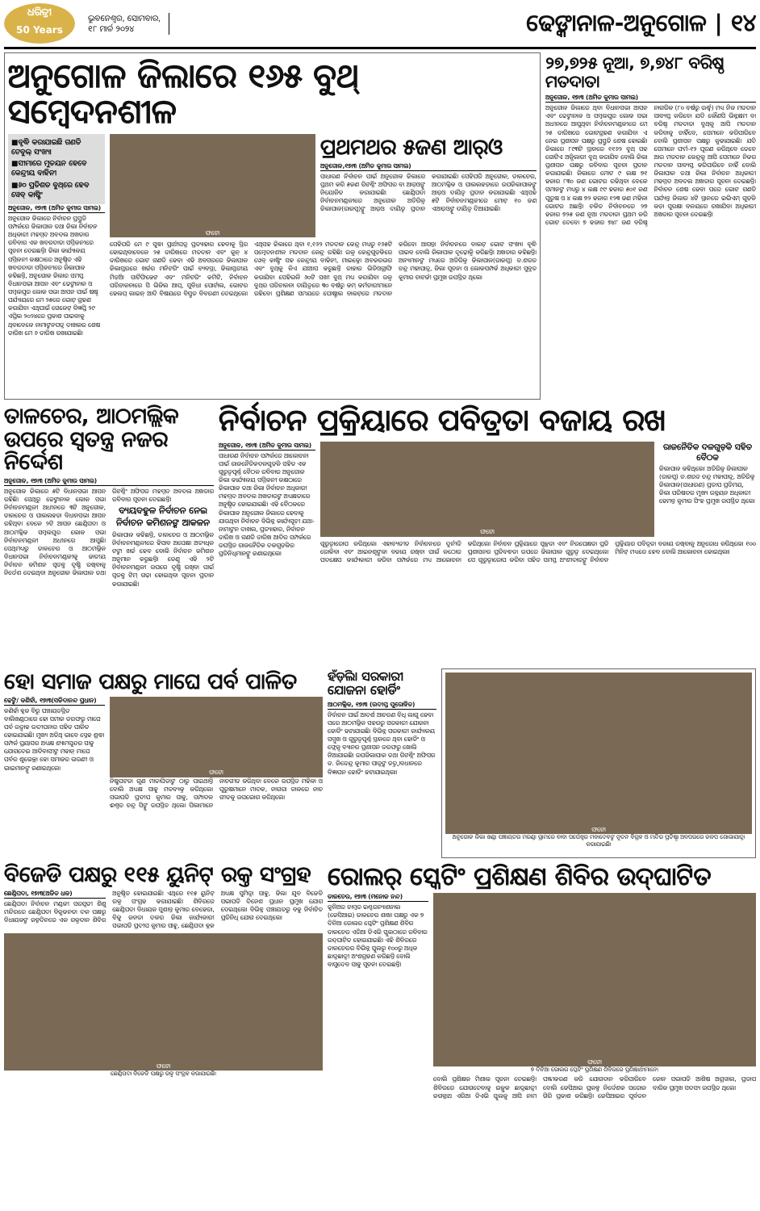ଧରିତ୍ରୀ
50 Years
ଭୁବନେଶ୍ୱର, ସୋମବାର,
୧୮ ମାର୍ଚ୍ଚ ୨୦୨୪
ଢେଙ୍କାନାଳ-ଅନୁଗୋଳ | ୧୪
ଅନୁଗୋଳ ଜିଲାରେ ୧୬୫ ବୁଥ୍ ସମ୍ବେଦନଶୀଳ
■ବୃଦ୍ଧି କରାଯାଇଛି ଗଣତି ଟେବୁଲ୍ ସଂଖ୍ୟା
■ସୀମାରେ ମୁତୟନ ହେବେ କେନ୍ଦ୍ରୀୟ ବାହିନୀ
■୬୦ ପ୍ରତିଶତ ବୁଥ୍‌ରେ ହେବ ୱେବ୍ କାଷ୍ଟିଂ
ଅନୁଗୋଳ, ୧୭।୩ (ଅମିତ କୁମାର ସାମଲ)
ଅନୁଗୋଳ ଜିଲାରେ ନିର୍ବାଚନ ପ୍ରସ୍ତୁତି ସମ୍ପର୍କରେ ଜିଲାପାଳ ତଥା ଜିଲା ନିର୍ବାଚନ ଅଧିକାରୀ ମହମ୍ମଦ ଅବଦଲ ଅଖତାର ରବିବାର ଏକ ଖବରଦାତା ସମ୍ମିଳନୀରେ ସୂଚନା ଦେଇଛନ୍ତି। ଜିଲା କାର୍ଯ୍ୟାଳୟ ସମ୍ମିଳନୀ କକ୍ଷଠାରେ ଅନୁଷ୍ଠିତ ଏହି ଖବରଦାତା ସମ୍ମିଳନୀରେ ଜିଲାପାଳ କହିଛନ୍ତି, ଅନୁଗୋଳ ଜିଲାର ସମସ୍ତ ବିଧାନସଭା ଆସନ ଏବଂ ଢେଙ୍କାନାଳ ଓ ସମ୍ବଲପୁର ଲୋକ ସଭା ଆସନ ପାଇଁ ଷଷ୍ଠ ପର୍ଯ୍ୟାୟରେ ମେ ୨୫ରେ ଭୋଟ୍ ଗ୍ରହଣ କରାଯିବ। ଏଥିପାଇଁ ଗେଜେଟ୍ ବିଜ୍ଞପ୍ତି ୨୯ ଏପ୍ରିଲ ୨୦୨୪ରେ ପ୍ରକାଶ ପାଇବାକୁ ଥିବାବେଳେ ନାମାଙ୍କନପତ୍ର ଦାଖଲର ଶେଷ ତାରିଖ ମେ ୬ ତାରିଖ ରଖାଯାଇଛି।
ଫଟୋ
ପ୍ରଥମଥର ୫ଜଣ ଆର୍‌ଓ
ଅନୁଗୋଳ,୧୭।୩ (ଅମିତ କୁମାର ସାମଲ)
ସାଧାରଣ ନିର୍ବାଚନ ପାଇଁ ଅନୁଗୋଳ ଜିଲାରେ ପ୍ରଥମ କରି ୫ଜଣ ରିଟର୍ଣ୍ଣିଂ ଅଫିସର ବା ଆର୍‌ଓଙ୍କୁ ନିୟୋଜିତ କରାଯାଇଛି। ଛେଣ୍ଡିପଦା ନିର୍ବାଚନମଣ୍ଡଳୀରେ ଅନୁଗୋଳ ଅତିରିକ୍ତ ଜିଲାପାଳ(ରାଜସ୍ୱ)ଙ୍କୁ ଆର୍‌ଓ ଦାୟିତ୍ୱ ପ୍ରଦାନ କରାଯାଇଛି। ସେହିପରି ଅନୁଗୋଳ, ତାଳଚେର, ଆଠମଲ୍ଲିକ ଓ ପାଲଲହଡ଼ାରେ ଉପଜିଲାପାଳଙ୍କୁ ଆର୍‌ଓ ଦାୟିତ୍ୱ ପ୍ରଦାନ କରାଯାଇଛି। ଏଥିସହ ୫ଟି ନିର୍ବାଚନମଣ୍ଡଳୀରେ ମୋଟ୍ ୧୦ ଜଣ ଏଆର୍‌ଓଙ୍କୁ ଦାୟିତ୍ୱ ଦିଆଯାଇଛି।
ସେହିପରି ମେ ୯ ସୁଦ୍ଧା ପ୍ରାର୍ଥୀପତ୍ର ପ୍ରତ୍ୟାହାର ହେବାକୁ ସ୍ଥିର ହୋଇଥିବାବେଳେ ୨୫ ତାରିଖରେ ମତଦାନ ଏବଂ ଜୁନ୍ ୪ ତାରିଖରେ ଭୋଟ ଗଣତି ହେବ। ଏହି ଅବସରରେ ଜିଲାପାଳ ଜିଲାସ୍ତରରେ ଖର୍ଚ୍ଚର ମନିଟରିଂ ପାଇଁ ବ୍ୟବସ୍ଥା, ଜିଲାସ୍ତରୀୟ ମିଡ଼ିଆ ସାର୍ଟିଫିକେଟ ଏବଂ ମନିଟରିଂ କମିଟି, ନିର୍ବାଚନ ପରିଚାଳନାରେ ସି ଭିଜିଲ ଆପ୍, ସୁବିଧା ପୋର୍ଟାଲ, ଭୋଟର ହେଲପ୍ ଲାଇନ୍ ଆଦି ବିଷୟରେ ବିସ୍ତୃତ ବିବରଣୀ ଦେଇଥିଲେ। ଏଥିସହ ଜିଲାରେ ଥିବା ୧,୧୬୨ ମତଦାନ କେନ୍ଦ୍ର ମଧ୍ୟରୁ ୧୬୫ଟି ସମ୍ବେଦନଶୀଳ ମତଦାନ କେନ୍ଦ୍ର ରହିଛି। ଉକ୍ତ କେନ୍ଦ୍ରଗୁଡ଼ିକରେ ୱେବ୍ କାଷ୍ଟିଂ ସହ କେନ୍ଦ୍ରୀୟ ବାହିନୀ, ମାଇକ୍ରୋ ଅବଜରଭର ଏବଂ ବୁଥ୍‌କୁ କିଏ ଯାଆସ କରୁଛନ୍ତି ତାହାର ଭିଡିଓଗ୍ରାଫି କରାଯିବ। ସେହିଭଳି ୬୦ଟି ସଖୀ ବୁଥ୍ ମଧ୍ୟ କରାଯିବ। ଉକ୍ତ ବୁଥ୍‌ର ପରିଚାଳନା ଦାୟିତ୍ୱରେ ୩୦ ବର୍ଷରୁ କମ୍ କର୍ମଚାରୀମାନେ ରହିବେ। ପ୍ରଶିକ୍ଷଣ ସମୟରେ ପୋଷ୍ଟାଲ ବାଲଟ୍‌ରେ ମତଦାନ କରିବେ। ଆସନ୍ତା ନିର୍ବାଚନରେ ବାଲଟ୍ ଭୋଟ ସଂଖ୍ୟା ବୃଦ୍ଧି ପାଇବ ବୋଲି ଜିଲାପାଳ ଦୃଢ଼ୋକ୍ତି କରିଛନ୍ତି। ଅଖତାର କହିଛନ୍ତି। ଅନ୍ୟମାନଙ୍କ ମଧ୍ୟରେ ଅତିରିକ୍ତ ଜିଲାପାଳ(ରାଜସ୍ୱ) ଡ.ଶରତ ଚନ୍ଦ୍ର ମହାପାତ୍ର, ଜିଲା ସୂଚନା ଓ ଲୋକସମ୍ପର୍କ ଅଧିକାରୀ ସୁବ୍ରତ କୁମାର ଚାଟର୍ଜୀ ପ୍ରମୁଖ ଉପସ୍ଥିତ ଥିଲେ।
୨୭,୭୨୫ ନୂଆ, ୭,୭୪୮ ବରିଷ୍ଠ ମତଦାତା
ଅନୁଗୋଳ, ୧୭।୩ (ଅମିତ କୁମାର ସାମଲ)
ଅନୁଗୋଳ ଜିଲାରେ ଥିବା ବିଧାନସଭା ଆସନ ଏବଂ ଢେଙ୍କାନାଳ ଓ ସମ୍ବଲପୁର ଲୋକ ସଭା ଅଧୀନରେ ଆସୁଥିବା ନିର୍ବାଚନମଣ୍ଡଳୀରେ ମେ ୨୫ ତାରିଖରେ ଭୋଟଗ୍ରହଣ କରାଯିବ। ଏ ନେଇ ପ୍ରଶାସନ ପକ୍ଷରୁ ପ୍ରସ୍ତୁତି ଶେଷ ହୋଇଛି। ଜିଲାରେ ୮୯୩ଟି ସ୍ଥାନରେ ୧୧୬୨ ବୁଥ୍ ସହ ଗୋଟିଏ ଅକ୍ସିଲାରୀ ବୁଥ୍ କରାଯିବ ବୋଲି ଜିଲା ପ୍ରଶାସନ ପକ୍ଷରୁ ରବିବାର ସୂଚନା ପ୍ରଦାନ କରାଯାଇଛି। ଜିଲାରେ ମୋଟ ୯ ଲକ୍ଷ ୭୧ ହଜାର ୮୩୦ ଜଣ ଭୋଟର ରହିଥିବା ବେଳେ ସମାନଙ୍କ ମଧ୍ୟରୁ ୪ ଲକ୍ଷ ୯୯ ହଜାର ୫୦୧ ଜଣ ପୁରୁଷ ଓ ୪ ଲକ୍ଷ ୭୨ ହଜାର ୧୨୩ ଜଣ ମହିଳା ଭୋଟର ଅଛନ୍ତି। ଚଳିତ ନିର୍ବାଚନରେ ୨୭ ହଜାର ୭୨୫ ଜଣ ନୂଆ ମତଦାତା ପ୍ରଥମ କରି ଭୋଟ ଦେବେ। ୭ ହଜାର ୭୪୮ ଜଣ ବରିଷ୍ଠ ନାଗରିକ (୮୦ ବର୍ଷରୁ ଊର୍ଦ୍ଧ୍ୱ) ମଧ୍ୟ ନିଜ ମତଦାନ ସାବ୍ୟସ୍ତ କରିବେ। ଯଦି କୌଣସି ଭିନ୍ନକ୍ଷମ ବା ବରିଷ୍ଠ ମତଦାତା ବୁଥ୍‌କୁ ଆସି ମତଦାନ କରିବାକୁ ଚାହିଁବେ, ସେମାନେ କରିପାରିବେ ବୋଲି ପ୍ରଶାସନ ପକ୍ଷରୁ କୁହାଯାଇଛି। ଯଦି ସେମାନେ ଫର୍ମ-୧୨ ପୂରଣ କରିଥିବେ ତେବେ ଆଉ ମତଦାନ କେନ୍ଦ୍ରକୁ ଆସି ସେମାନେ ନିଜର ମତଦାନ ସାବ୍ୟସ୍ତ କରିପାରିବେ ନାହିଁ ବୋଲି ଜିଲାପାଳ ତଥା ଜିଲା ନିର୍ବାଚନ ଅଧିକାରୀ ମହମ୍ମଦ ଅବଦଲ ଅଖତାର ସୂଚନା ଦେଇଛନ୍ତି। ନିର୍ବାଚନ ଶେଷ ହେବା ପରେ ଭୋଟ ଗଣତି ପର୍ଯ୍ୟନ୍ତ ଜିଲାର ୪ଟି ସ୍ଥାନରେ ଇଭିଏମ୍ ଗୁଡ଼ିକ କଡ଼ା ସୁରକ୍ଷା ବଳୟରେ ରଖାଯିବ। ଅଧିକାରୀ ଅଖତାର ସୂଚନା ଦେଇଛନ୍ତି।
ତାଳଚେର, ଆଠମଲ୍ଲିକ ଉପରେ ସ୍ୱତନ୍ତ୍ର ନଜର ନିର୍ଦ୍ଦେଶ
ଅନୁଗୋଳ, ୧୭।୩ (ଅମିତ କୁମାର ସାମଲ)
ଅନୁଗୋଳ ଜିଲାରେ ୫ଟି ବିଧାନସଭା ଆସନ ରହିଛି। ସେଥିରୁ ଢେଙ୍କାନାଳ ଲୋକ ସଭା ନିର୍ବାଚନମଣ୍ଡଳୀ ଅଧୀନରେ ୩ଟି ଅନୁଗୋଳ, ତାଳଚେର ଓ ପାଲଲହଡ଼ା ବିଧାନସଭା ଆସନ ରହିଥିବା ବେଳେ ୨ଟି ଆସନ ଛେଣ୍ଡିପଦା ଓ ଆଠମଲ୍ଲିକ ସମ୍ବଲପୁର ଲୋକ ସଭା ନିର୍ବାଚନମଣ୍ଡଳୀ ଅଧୀନରେ ଆସୁଛି। ସେଥିମଧ୍ୟରୁ ତାଳଚେର ଓ ଆଠମଲ୍ଲିକ ବିଧାନସଭା ନିର୍ବାଚନମଣ୍ଡଳୀକୁ ଜାତୀୟ ନିର୍ବାଚନ କମିଶନ ସ୍ୱତନ୍ତ୍ର ଦୃଷ୍ଟି ରଖିବାକୁ ନିର୍ଦ୍ଦେଶ ଦେଇଥିବା ଅନୁଗୋଳ ଜିଲାପାଳ ତଥା ରିଟର୍ଣ୍ଣିଂ ଅଫିସର ମହମ୍ମଦ ଅବଦଲ ଅଖତାର ରବିବାର ସୂଚନା ଦେଇଛନ୍ତି।
ବ୍ୟୟବହୁଳ ନିର୍ବାଚନ ନେଇ ନିର୍ବାଚନ କମିଶନଙ୍କ ଆକଳନ
ଜିଲାପାଳ କହିଛନ୍ତି, ତାଳଚେର ଓ ଆଠମଲ୍ଲିକ ନିର୍ବାଚନମଣ୍ଡଳୀରେ ହିସାବ ଅପେକ୍ଷା ଅତ୍ୟଧିକ ଟଙ୍କା ଖର୍ଚ୍ଚ ହେବ ବୋଲି ନିର୍ବାଚନ କମିଶନ ଅନୁମାନ କରୁଛନ୍ତି। ତେଣୁ ଏହି ୨ଟି ନିର୍ବାଚନମଣ୍ଡଳୀ ଉପରେ ଦୃଷ୍ଟି ରଖିବା ପାଇଁ ସ୍ୱତନ୍ତ୍ର ଟିମ୍ ଗଢ଼ା ହୋଇଥିବା ସୂଚନା ପ୍ରଦାନ କରାଯାଇଛି।
ନିର୍ବାଚନ ପ୍ରକ୍ରିୟାରେ ପବିତ୍ରତା ବଜାୟ ରଖ
ଅନୁଗୋଳ, ୧୭।୩ (ଅମିତ କୁମାର ସାମଲ)
ସାଧାରଣ ନିର୍ବାଚନ ସମ୍ପର୍କରେ ଆଲୋଚନା ପାଇଁ ରାଜନୈତିକଦଳଗୁଡ଼ିକ ସହିତ ଏକ ଗୁରୁତ୍ୱପୂର୍ଣ୍ଣ ବୈଠକ ରବିବାର ଅନୁଗୋଳ ଜିଲା କାର୍ଯ୍ୟାଳୟ ସମ୍ମିଳନୀ କକ୍ଷଠାରେ ଜିଲାପାଳ ତଥା ଜିଲା ନିର୍ବାଚନ ଅଧିକାରୀ ମହମ୍ମଦ ଅବଦଲ ଅଖତାରଙ୍କ ଅଧ୍ୟକ୍ଷତାରେ ଅନୁଷ୍ଠିତ ହୋଇଯାଇଛି। ଏହି ବୈଠକରେ ଜିଲାପାଳ ଅନୁଗୋଳ ଜିଲାରେ ହେବାକୁ ଯାଉଥିବା ନିର୍ବାଚନ ବିଭିନ୍ନ କାର୍ଯ୍ୟସୂଚୀ ଯଥା- ନାମାଙ୍କନ ଦାଖଲ, ପ୍ରତ୍ୟାହାର, ନିର୍ବାଚନ ତାରିଖ ଓ ଗଣତି ତାରିଖ ଆଦିର ସମ୍ପର୍କରେ ଉପସ୍ଥିତ ରାଜନୈତିକ ଦଳଗୁଡ଼ିକର ପ୍ରତିନିଧିମାନଙ୍କୁ ଜଣାଇଥିଲେ।
ଫଟୋ
ରାଜନୈତିକ ଦଳଗୁଡ଼ିକ ସହିତ ବୈଠକ
ଜିଲାପାଳ କହିଥିଲେ। ଅତିରିକ୍ତ ଜିଲାପାଳ (ରାଜସ୍ୱ) ଡ.ଶରତ ଚନ୍ଦ୍ର ମହାପାତ୍ର, ଅତିରିକ୍ତ ଜିଲାପାଳ(ସାଧାରଣ) ପ୍ରତାପ ପ୍ରତିମୟ, ଜିଲା ପରିଷଦର ମୁଖ୍ୟ ଉନ୍ନୟନ ଅଧିକାରୀ ହେମନ୍ତ କୁମାର ସିଂହ ପ୍ରମୁଖ ଉପସ୍ଥିତ ଥିଲେ।
ଗୁରୁତ୍ୱାରୋପ କରିଥିଲେ। ଏହାବ୍ୟତୀତ ନିର୍ବାଚନରେ ଦୁର୍ନୀତି ରୋକିବା ଏବଂ ଆଇନଶୃଙ୍ଖଳା ବଜାୟ ରଖିବା ପାଇଁ କଠୋର ପଦକ୍ଷେପ କାର୍ଯ୍ୟକାରୀ କରିବା ସମ୍ପର୍କରେ ମଧ୍ୟ ଆଲୋଚନା କରିଥିଲେ। ନିର୍ବାଚନ ପ୍ରକ୍ରିୟାରେ ସ୍ୱଚ୍ଛତା ଏବଂ ନିରପେକ୍ଷତା ପ୍ରତି ପ୍ରଶାସନର ପ୍ରତିବଦ୍ଧତା ଉପରେ ଜିଲାପାଳ ଗୁରୁତ୍ୱ ଦେଇଥିଲେ। ସେ ଗୁରୁତ୍ୱାରୋପ କରିବା ସହିତ ସମସ୍ତ ଅଂଶୀଦାରଙ୍କୁ ନିର୍ବାଚନ ପ୍ରକ୍ରିୟାର ପବିତ୍ରତା ବଜାୟ ରଖିବାକୁ ଅନୁରୋଧ କରିଥିଲେ। ୧୦୦ ମିନିଟ୍ ମଧ୍ୟରେ ହେବ ବୋଲି ଆଲୋଚନା ହୋଇଥିଲା।
ହୋ ସମାଜ ପକ୍ଷରୁ ମାଘେ ପର୍ବ ପାଳିତ
ଢେଙ୍କି/ କଣିହାଁ, ୧୭।୩(ସଚ୍ଚିଦାନନ୍ଦ ପ୍ରଧାନ)
କଣିହାଁ ବ୍ଲକ ବିରୁ ପଞ୍ଚାୟତସ୍ଥିତ ବାଲିଖଣ୍ଡଠାରେ ହୋ ସମାଜ ତରଫରୁ ମାଘେ ପର୍ବ ଉତ୍ସାହ ଉଦ୍ଦୀପନାର ସହିତ ପାଳିତ ହୋଇଯାଇଛି। ମୁଖ୍ୟ ଅତିଥି ଭାବେ ସ୍ନେହ ଶ୍ରଦ୍ଧା ସମ୍ପର୍କ ପ୍ରୟାସର ଅଧ୍ୟକ୍ଷ ଶ୍ୟାମସୁନ୍ଦର ସାହୁ ଯୋଗଦେଇ ଆଦିବାସୀଙ୍କ ମହାନ୍ ମାଘେ ପର୍ବର ଶୁଭେଚ୍ଛା ହୋ ସମାଜର ଭଉଣୀ ଓ ଭାଇମାନଙ୍କୁ ଜଣାଇଥିଲେ।
ଫଟୋ
ନିଷ୍କପଟତା ଗୁଣ ମାତାପିତାଙ୍କ ଠାରୁ ପାଇଥାନ୍ତି ବୋଲି ଅଧ୍ୟକ୍ଷ ସାହୁ ମତବ୍ୟକ୍ତ କରିଥିଲେ। ସଭାପତି ପ୍ରଦୀପ କୁମାର ସାହୁ, ସମ୍ପାଦକ ଈଶ୍ୱର ଚନ୍ଦ୍ର ସିଙ୍କୁ ଉପସ୍ଥିତ ଥିଲେ। ପିଲାମାନେ ନାଚଗୀତ କରିଥିବା ବେଳେ ଉପସ୍ଥିତ ମହିଳା ଓ ପୁରୁଷମାନେ ମାଦଳ, ନାଗରା ତାଳରେ ନାଚ ଗୀତକୁ ଉପଭୋଗ କରିଥିଲେ।
ହଁଡ଼ିଲା ସରକାରୀ ଯୋଜନା ହୋର୍ଡିଂ
ଆଠମଲ୍ଲିକ, ୧୭।୩ (ଉଦୀପ୍ତ ପୁରୋହିତ)
ନିର୍ବାଚନ ପାଇଁ ଆଦର୍ଶ ଆଚରଣ ବିଧି ଲାଗୁ ହେବା ପରେ ଆଠମଲ୍ଲିକ ସହରରୁ ସରକାରୀ ଯୋଜନା ହୋର୍ଡିଂ ହଟାଯାଇଛି। ବିଭିନ୍ନ ସରକାରୀ କାର୍ଯ୍ୟାଳୟ ସମ୍ମୁଖ ଓ ଗୁରୁତ୍ୱପୂର୍ଣ୍ଣ ସ୍ଥାନରେ ଥିବା ହୋର୍ଡିଂ ଓ ଫ୍ଲେକ୍ସ ବ୍ୟାନର ପ୍ରଶାସନ ତରଫରୁ ଖୋଲି ନିଆଯାଇଛି। ଉପଜିଲାପାଳ ତଥା ରିଟର୍ଣ୍ଣିଂ ଅଫିସର ଡ. ଜିତେନ୍ଦ୍ର କୁମାର ପାତ୍ରଙ୍କ ତତ୍ତ୍ୱାବଧାନରେ ବିଜ୍ଞାପନ ହୋର୍ଡିଂ ହଟାଯାଇଥିଲା।
ଫଟୋ
ଅନୁଗୋଳ ଜିଲା ଖଣ୍ଡା ପଞ୍ଚାୟତର ମରଣ୍ଡା ଗ୍ରାମରେ ବାବା ସର୍ପେଶ୍ୱର ମହାଦେବଙ୍କ ନୂତନ ବିଗ୍ରହ ଓ ମନ୍ଦିର ପ୍ରତିଷ୍ଠା ଅବସରରେ କଳସ ଶୋଭାଯାତ୍ରା କରାଯାଇଛି।
ବିଜେଡି ପକ୍ଷରୁ ୧୧୫ ୟୁନିଟ୍ ରକ୍ତ ସଂଗ୍ରହ
ଛେଣ୍ଡିପଦା, ୧୭।୩(ଅଜିତ ଧଳ)
ଛେଣ୍ଡିପଦା ନିର୍ବାଚନ ମଣ୍ଡଳୀ ସରସ୍ୱତୀ ଶିଶୁ ମନ୍ଦିରରେ ଛେଣ୍ଡିପଦା ବିଜୁଜନତା ଦଳ ପକ୍ଷରୁ ବିଧାୟକଙ୍କ ଜନ୍ମଦିନରେ ଏକ ରକ୍ତଦାନ ଶିବିର ଅନୁଷ୍ଠିତ ହୋଇଯାଇଛି। ଏଥିରେ ୧୧୫ ୟୁନିଟ୍ ରକ୍ତ ସଂଗ୍ରହ କରାଯାଇଛି। ଶିବିରରେ ଛେଣ୍ଡିପଦା ବିଧାୟକ ସୁଶାନ୍ତ କୁମାର ବେହେରା, ବିଜୁ ଜନତା ଦଳର ଜିଲା କାର୍ଯ୍ୟକାରୀ ସଭାପତି ପ୍ରଦୀପ କୁମାର ସାହୁ, ଛେଣ୍ଡିପଦା ବ୍ଲକ ଅଧ୍ୟକ୍ଷ ସୁମିତ୍ରା ସାହୁ, ଜିଲା ଯୁବ ବିଜେଡି ସଭାପତି ଦିନେଶ ପ୍ରଧାନ ପ୍ରମୁଖ ଯୋଗ ଦେଇଥିଲେ। ବିଭିନ୍ନ ପଞ୍ଚାୟତରୁ ବହୁ ନିର୍ବାଚିତ ପ୍ରତିନିଧି ଯୋଗ ଦେଇଥିଲେ।
ଫଟୋ
ଛେଣ୍ଡିପଦା ବିଜେଡି ପକ୍ଷରୁ ରକ୍ତ ସଂଗ୍ରହ କରାଯାଇଛି।
ରୋଲର୍ ସ୍କେଟିଂ ପ୍ରଶିକ୍ଷଣ ଶିବିର ଉଦ୍‌ଘାଟିତ
ତାଳଚେର, ୧୭।୩ (ମନୋଜ ନନ୍ଦ)
ଜୁନିଅର ଚାମ୍ବର ଇଣ୍ଟରନ୍ୟାଶନାଲ (ଜେସିଆଇ) ତାଳଚେର ଶାଖା ପକ୍ଷରୁ ଏକ ୭ ଦିନିଆ ରୋଲର ସ୍କେଟିଂ ପ୍ରଶିକ୍ଷଣ ଶିବିର ତାଳଚେର ଏରିଆ ଡିଏଭି ସ୍କୁଲଠାରେ ରବିବାର ଉଦ୍‌ଘାଟିତ ହୋଇଯାଇଛି। ଏହି ଶିବିରରେ ତାଳଚେରର ବିଭିନ୍ନ ସ୍କୁଲରୁ ୧୦୦ରୁ ଅଧିକ ଛାତ୍ରଛାତ୍ରୀ ଅଂଶଗ୍ରହଣ କରିଛନ୍ତି ବୋଲି ବାସୁଦେବ ସାହୁ ସୂଚନା ଦେଇଛନ୍ତି।
ଫଟୋ
୭ ଦିନିଆ ରୋଲର ସ୍କେଟିଂ ପ୍ରଶିକ୍ଷଣ ଶିବିରରେ ପ୍ରଶିକ୍ଷାର୍ଥୀମାନେ।
ବୋଲି ପ୍ରଶିକ୍ଷକ ମିଶାଲ ସୂଚନା ଦେଇଛନ୍ତି। ଶିବିରରେ ଯୋଗଦେବାକୁ ଇଚ୍ଛୁକ ଛାତ୍ରଛାତ୍ରୀ ଜଗନ୍ନାଥ ଏରିଆ ଡିଏଭି ସ୍କୁଲକୁ ଆସି ନାମ ପଞ୍ଜୀକରଣ କରି ଯୋଗଦାନ କରିପାରିବେ ବୋଲି ଜେସିଆଇ ପ୍ରକଳ୍ପ ନିର୍ଦ୍ଦେଶକ ସରୋଜ ଗିରି ପ୍ରକାଶ କରିଛନ୍ତି। ଜେସିଆଇର ପୂର୍ବତନ ଜୋନ ସଭାପତି ଆଶିଷ ଅଗ୍ରୱାଲ, ପ୍ରତାପ ବାରିକ ପ୍ରମୁଖ ସଦସ୍ୟ ଉପସ୍ଥିତ ଥିଲେ।